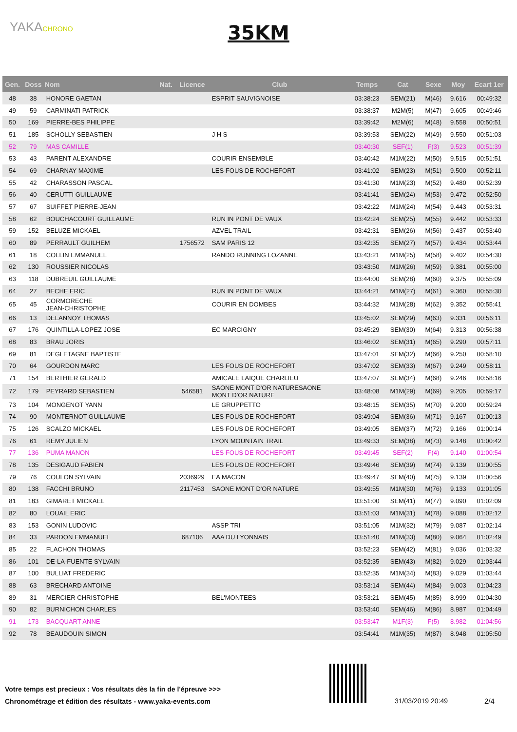YAKACHRONO
35KM
| Gen. | Doss | Nom | Nat. | Licence | Club | Temps | Cat | Sexe | Moy | Ecart 1er |
| --- | --- | --- | --- | --- | --- | --- | --- | --- | --- | --- |
| 48 | 38 | HONORE GAETAN | | | ESPRIT SAUVIGNOISE | 03:38:23 | SEM(21) | M(46) | 9.616 | 00:49:32 |
| 49 | 59 | CARMINATI PATRICK | | | | 03:38:37 | M2M(5) | M(47) | 9.605 | 00:49:46 |
| 50 | 169 | PIERRE-BES PHILIPPE | | | | 03:39:42 | M2M(6) | M(48) | 9.558 | 00:50:51 |
| 51 | 185 | SCHOLLY SEBASTIEN | | | J H S | 03:39:53 | SEM(22) | M(49) | 9.550 | 00:51:03 |
| 52 | 79 | MAS CAMILLE | | | | 03:40:30 | SEF(1) | F(3) | 9.523 | 00:51:39 |
| 53 | 43 | PARENT ALEXANDRE | | | COURIR ENSEMBLE | 03:40:42 | M1M(22) | M(50) | 9.515 | 00:51:51 |
| 54 | 69 | CHARNAY MAXIME | | | LES FOUS DE ROCHEFORT | 03:41:02 | SEM(23) | M(51) | 9.500 | 00:52:11 |
| 55 | 42 | CHARASSON PASCAL | | | | 03:41:30 | M1M(23) | M(52) | 9.480 | 00:52:39 |
| 56 | 40 | CERUTTI GUILLAUME | | | | 03:41:41 | SEM(24) | M(53) | 9.472 | 00:52:50 |
| 57 | 67 | SUIFFET PIERRE-JEAN | | | | 03:42:22 | M1M(24) | M(54) | 9.443 | 00:53:31 |
| 58 | 62 | BOUCHACOURT GUILLAUME | | | RUN IN PONT DE VAUX | 03:42:24 | SEM(25) | M(55) | 9.442 | 00:53:33 |
| 59 | 152 | BELUZE MICKAEL | | | AZVEL TRAIL | 03:42:31 | SEM(26) | M(56) | 9.437 | 00:53:40 |
| 60 | 89 | PERRAULT GUILHEM | | 1756572 | SAM PARIS 12 | 03:42:35 | SEM(27) | M(57) | 9.434 | 00:53:44 |
| 61 | 18 | COLLIN EMMANUEL | | | RANDO RUNNING LOZANNE | 03:43:21 | M1M(25) | M(58) | 9.402 | 00:54:30 |
| 62 | 130 | ROUSSIER NICOLAS | | | | 03:43:50 | M1M(26) | M(59) | 9.381 | 00:55:00 |
| 63 | 118 | DUBREUIL GUILLAUME | | | | 03:44:00 | SEM(28) | M(60) | 9.375 | 00:55:09 |
| 64 | 27 | BECHE ERIC | | | RUN IN PONT DE VAUX | 03:44:21 | M1M(27) | M(61) | 9.360 | 00:55:30 |
| 65 | 45 | CORMORECHE JEAN-CHRISTOPHE | | | COURIR EN DOMBES | 03:44:32 | M1M(28) | M(62) | 9.352 | 00:55:41 |
| 66 | 13 | DELANNOY THOMAS | | | | 03:45:02 | SEM(29) | M(63) | 9.331 | 00:56:11 |
| 67 | 176 | QUINTILLA-LOPEZ JOSE | | | EC MARCIGNY | 03:45:29 | SEM(30) | M(64) | 9.313 | 00:56:38 |
| 68 | 83 | BRAU JORIS | | | | 03:46:02 | SEM(31) | M(65) | 9.290 | 00:57:11 |
| 69 | 81 | DEGLETAGNE BAPTISTE | | | | 03:47:01 | SEM(32) | M(66) | 9.250 | 00:58:10 |
| 70 | 64 | GOURDON MARC | | | LES FOUS DE ROCHEFORT | 03:47:02 | SEM(33) | M(67) | 9.249 | 00:58:11 |
| 71 | 154 | BERTHIER GERALD | | | AMICALE LAIQUE CHARLIEU | 03:47:07 | SEM(34) | M(68) | 9.246 | 00:58:16 |
| 72 | 179 | PEYRARD SEBASTIEN | | 546581 | SAONE MONT D'OR NATURESAONE MONT D'OR NATURE | 03:48:08 | M1M(29) | M(69) | 9.205 | 00:59:17 |
| 73 | 104 | MONGENOT YANN | | | LE GRUPPETTO | 03:48:15 | SEM(35) | M(70) | 9.200 | 00:59:24 |
| 74 | 90 | MONTERNOT GUILLAUME | | | LES FOUS DE ROCHEFORT | 03:49:04 | SEM(36) | M(71) | 9.167 | 01:00:13 |
| 75 | 126 | SCALZO MICKAEL | | | LES FOUS DE ROCHEFORT | 03:49:05 | SEM(37) | M(72) | 9.166 | 01:00:14 |
| 76 | 61 | REMY JULIEN | | | LYON MOUNTAIN TRAIL | 03:49:33 | SEM(38) | M(73) | 9.148 | 01:00:42 |
| 77 | 136 | PUMA MANON | | | LES FOUS DE ROCHEFORT | 03:49:45 | SEF(2) | F(4) | 9.140 | 01:00:54 |
| 78 | 135 | DESIGAUD FABIEN | | | LES FOUS DE ROCHEFORT | 03:49:46 | SEM(39) | M(74) | 9.139 | 01:00:55 |
| 79 | 76 | COULON SYLVAIN | | 2036929 | EA MACON | 03:49:47 | SEM(40) | M(75) | 9.139 | 01:00:56 |
| 80 | 138 | FACCHI BRUNO | | 2117453 | SAONE MONT D'OR NATURE | 03:49:55 | M1M(30) | M(76) | 9.133 | 01:01:05 |
| 81 | 183 | GIMARET MICKAEL | | | | 03:51:00 | SEM(41) | M(77) | 9.090 | 01:02:09 |
| 82 | 80 | LOUAIL ERIC | | | | 03:51:03 | M1M(31) | M(78) | 9.088 | 01:02:12 |
| 83 | 153 | GONIN LUDOVIC | | | ASSP TRI | 03:51:05 | M1M(32) | M(79) | 9.087 | 01:02:14 |
| 84 | 33 | PARDON EMMANUEL | | 687106 | AAA DU LYONNAIS | 03:51:40 | M1M(33) | M(80) | 9.064 | 01:02:49 |
| 85 | 22 | FLACHON THOMAS | | | | 03:52:23 | SEM(42) | M(81) | 9.036 | 01:03:32 |
| 86 | 101 | DE-LA-FUENTE SYLVAIN | | | | 03:52:35 | SEM(43) | M(82) | 9.029 | 01:03:44 |
| 87 | 100 | BULLIAT FREDERIC | | | | 03:52:35 | M1M(34) | M(83) | 9.029 | 01:03:44 |
| 88 | 63 | BRECHARD ANTOINE | | | | 03:53:14 | SEM(44) | M(84) | 9.003 | 01:04:23 |
| 89 | 31 | MERCIER CHRISTOPHE | | | BEL'MONTEES | 03:53:21 | SEM(45) | M(85) | 8.999 | 01:04:30 |
| 90 | 82 | BURNICHON CHARLES | | | | 03:53:40 | SEM(46) | M(86) | 8.987 | 01:04:49 |
| 91 | 173 | BACQUART ANNE | | | | 03:53:47 | M1F(3) | F(5) | 8.982 | 01:04:56 |
| 92 | 78 | BEAUDOUIN SIMON | | | | 03:54:41 | M1M(35) | M(87) | 8.948 | 01:05:50 |
Votre temps est precieux : Vos résultats dès la fin de l'épreuve >>>
Chronométrage et édition des résultats - www.yaka-events.com
31/03/2019 20:49 2/4